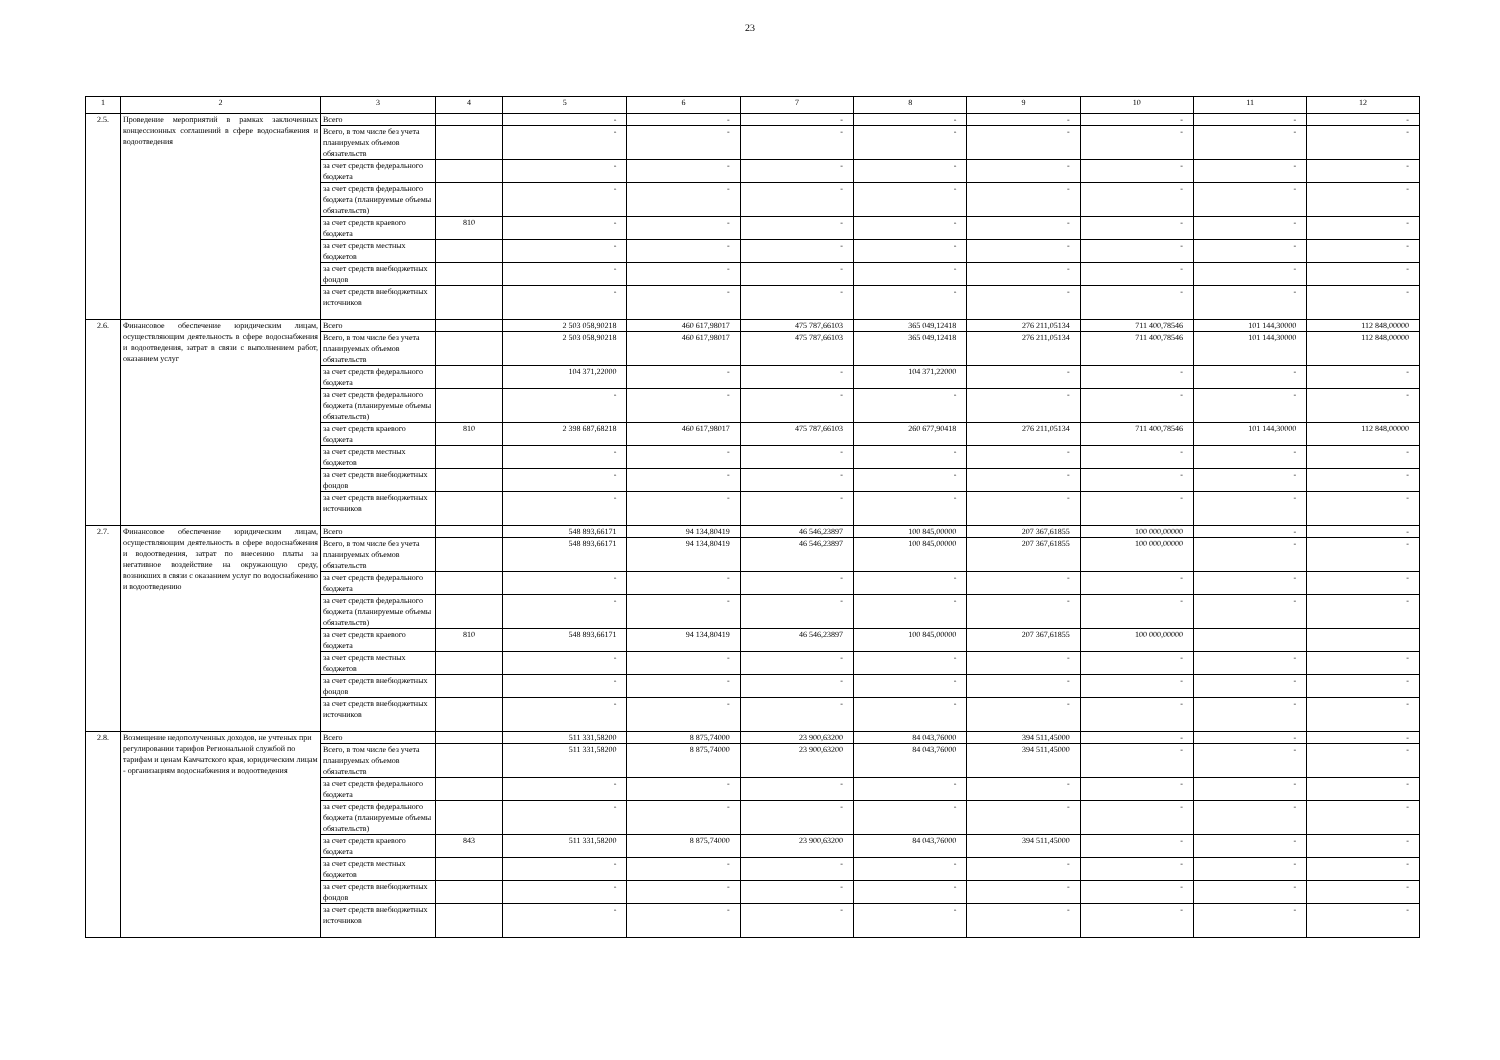23
| 1 | 2 | 3 | 4 | 5 | 6 | 7 | 8 | 9 | 10 | 11 | 12 |
| --- | --- | --- | --- | --- | --- | --- | --- | --- | --- | --- | --- |
| 2.5. | Проведение мероприятий в рамках заключенных концессионных соглашений в сфере водоснабжения и водоотведения | Всего | | - | - | - | - | - | - | - | - |
| | | Всего, в том числе без учета планируемых объемов обязательств | | - | - | - | - | - | - | - | - |
| | | за счет средств федерального бюджета | | - | - | - | - | - | - | - | - |
| | | за счет средств федерального бюджета (планируемые объемы обязательств) | | - | - | - | - | - | - | - | - |
| | | за счет средств краевого бюджета | 810 | - | - | - | - | - | - | - | - |
| | | за счет средств местных бюджетов | | - | - | - | - | - | - | - | - |
| | | за счет средств внебюджетных фондов | | - | - | - | - | - | - | - | - |
| | | за счет средств внебюджетных источников | | - | - | - | - | - | - | - | - |
| 2.6. | Финансовое обеспечение юридическим лицам, осуществляющим деятельность в сфере водоснабжения и водоотведения, затрат в связи с выполнением работ, оказанием услуг | Всего | | 2 503 058,90218 | 460 617,98017 | 475 787,66103 | 365 049,12418 | 276 211,05134 | 711 400,78546 | 101 144,30000 | 112 848,00000 |
| | | Всего, в том числе без учета планируемых объемов обязательств | | 2 503 058,90218 | 460 617,98017 | 475 787,66103 | 365 049,12418 | 276 211,05134 | 711 400,78546 | 101 144,30000 | 112 848,00000 |
| | | за счет средств федерального бюджета | | 104 371,22000 | - | - | 104 371,22000 | - | - | - | - |
| | | за счет средств федерального бюджета (планируемые объемы обязательств) | | - | - | - | - | - | - | - | - |
| | | за счет средств краевого бюджета | 810 | 2 398 687,68218 | 460 617,98017 | 475 787,66103 | 260 677,90418 | 276 211,05134 | 711 400,78546 | 101 144,30000 | 112 848,00000 |
| | | за счет средств местных бюджетов | | - | - | - | - | - | - | - | - |
| | | за счет средств внебюджетных фондов | | - | - | - | - | - | - | - | - |
| | | за счет средств внебюджетных источников | | - | - | - | - | - | - | - | - |
| 2.7. | Финансовое обеспечение юридическим лицам, осуществляющим деятельность в сфере водоснабжения и водоотведения, затрат по внесению платы за негативное воздействие на окружающую среду, возникших в связи с оказанием услуг по водоснабжению и водоотведению | Всего | | 548 893,66171 | 94 134,80419 | 46 546,23897 | 100 845,00000 | 207 367,61855 | 100 000,00000 | - | - |
| | | Всего, в том числе без учета планируемых объемов обязательств | | 548 893,66171 | 94 134,80419 | 46 546,23897 | 100 845,00000 | 207 367,61855 | 100 000,00000 | - | - |
| | | за счет средств федерального бюджета | | - | - | - | - | - | - | - | - |
| | | за счет средств федерального бюджета (планируемые объемы обязательств) | | - | - | - | - | - | - | - | - |
| | | за счет средств краевого бюджета | 810 | 548 893,66171 | 94 134,80419 | 46 546,23897 | 100 845,00000 | 207 367,61855 | 100 000,00000 | | |
| | | за счет средств местных бюджетов | | - | - | - | - | - | - | - | - |
| | | за счет средств внебюджетных фондов | | - | - | - | - | - | - | - | - |
| | | за счет средств внебюджетных источников | | - | - | - | - | - | - | - | - |
| 2.8. | Возмещение недополученных доходов, не учтеных при регулировании тарифов Региональной службой по тарифам и ценам Камчатского края, юридическим лицам - организациям водоснабжения и водоотведения | Всего | | 511 331,58200 | 8 875,74000 | 23 900,63200 | 84 043,76000 | 394 511,45000 | - | - | - |
| | | Всего, в том числе без учета планируемых объемов обязательств | | 511 331,58200 | 8 875,74000 | 23 900,63200 | 84 043,76000 | 394 511,45000 | - | - | - |
| | | за счет средств федерального бюджета | | - | - | - | - | - | - | - | - |
| | | за счет средств федерального бюджета (планируемые объемы обязательств) | | - | - | - | - | - | - | - | - |
| | | за счет средств краевого бюджета | 843 | 511 331,58200 | 8 875,74000 | 23 900,63200 | 84 043,76000 | 394 511,45000 | - | - | - |
| | | за счет средств местных бюджетов | | - | - | - | - | - | - | - | - |
| | | за счет средств внебюджетных фондов | | - | - | - | - | - | - | - | - |
| | | за счет средств внебюджетных источников | | - | - | - | - | - | - | - | - |